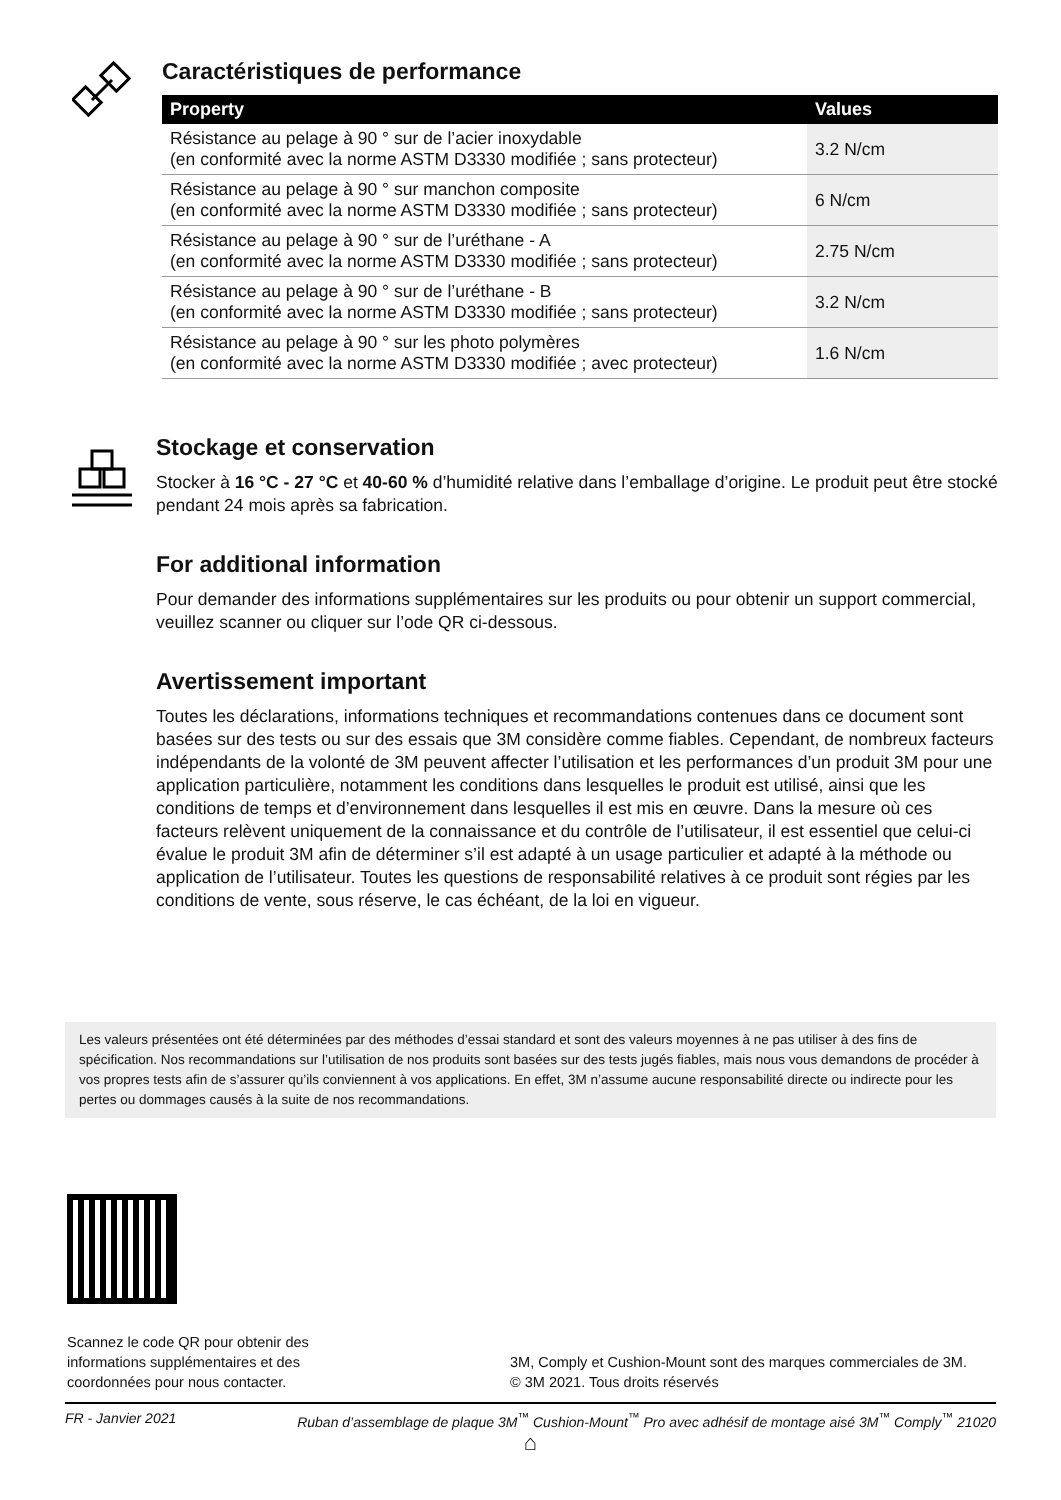Caractéristiques de performance
| Property | Values |
| --- | --- |
| Résistance au pelage à 90 ° sur de l’acier inoxydable (en conformité avec la norme ASTM D3330 modifiée ; sans protecteur) | 3.2 N/cm |
| Résistance au pelage à 90 ° sur manchon composite (en conformité avec la norme ASTM D3330 modifiée ; sans protecteur) | 6 N/cm |
| Résistance au pelage à 90 ° sur de l’uréthane - A (en conformité avec la norme ASTM D3330 modifiée ; sans protecteur) | 2.75 N/cm |
| Résistance au pelage à 90 ° sur de l’uréthane - B (en conformité avec la norme ASTM D3330 modifiée ; sans protecteur) | 3.2 N/cm |
| Résistance au pelage à 90 ° sur les photo polymères (en conformité avec la norme ASTM D3330 modifiée ; avec protecteur) | 1.6 N/cm |
Stockage et conservation
Stocker à 16 °C - 27 °C et 40-60 % d’humidité relative dans l’emballage d’origine. Le produit peut être stocké pendant 24 mois après sa fabrication.
For additional information
Pour demander des informations supplémentaires sur les produits ou pour obtenir un support commercial, veuillez scanner ou cliquer sur l’ode QR ci-dessous.
Avertissement important
Toutes les déclarations, informations techniques et recommandations contenues dans ce document sont basées sur des tests ou sur des essais que 3M considère comme fiables. Cependant, de nombreux facteurs indépendants de la volonté de 3M peuvent affecter l’utilisation et les performances d’un produit 3M pour une application particulière, notamment les conditions dans lesquelles le produit est utilisé, ainsi que les conditions de temps et d’environnement dans lesquelles il est mis en œuvre. Dans la mesure où ces facteurs relèvent uniquement de la connaissance et du contrôle de l’utilisateur, il est essentiel que celui-ci évalue le produit 3M afin de déterminer s’il est adapté à un usage particulier et adapté à la méthode ou application de l’utilisateur. Toutes les questions de responsabilité relatives à ce produit sont régies par les conditions de vente, sous réserve, le cas échéant, de la loi en vigueur.
Les valeurs présentées ont été déterminées par des méthodes d’essai standard et sont des valeurs moyennes à ne pas utiliser à des fins de spécification. Nos recommandations sur l’utilisation de nos produits sont basées sur des tests jugés fiables, mais nous vous demandons de procéder à vos propres tests afin de s’assurer qu’ils conviennent à vos applications. En effet, 3M n’assume aucune responsabilité directe ou indirecte pour les pertes ou dommages causés à la suite de nos recommandations.
Scannez le code QR pour obtenir des
informations supplémentaires et des
coordonnées pour nous contacter.
3M, Comply et Cushion-Mount sont des marques commerciales de 3M.
© 3M 2021. Tous droits réservés
FR - Janvier 2021 Ruban d’assemblage de plaque 3M<sup>™</sup> Cushion-Mount<sup>™</sup> Pro avec adhésif de montage aisé 3M<sup>™</sup> Comply<sup>™</sup> 21020
⌂